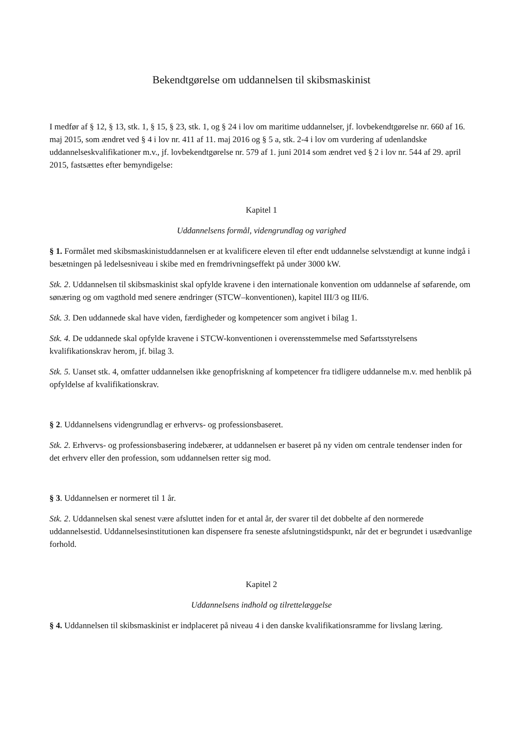Bekendtgørelse om uddannelsen til skibsmaskinist
I medfør af § 12, § 13, stk. 1, § 15, § 23, stk. 1, og § 24 i lov om maritime uddannelser, jf. lovbekendtgørelse nr. 660 af 16. maj 2015, som ændret ved § 4 i lov nr. 411 af 11. maj 2016 og § 5 a, stk. 2-4 i lov om vurdering af udenlandske uddannelseskvalifikationer m.v., jf. lovbekendtgørelse nr. 579 af 1. juni 2014 som ændret ved § 2 i lov nr. 544 af 29. april 2015, fastsættes efter bemyndigelse:
Kapitel 1
Uddannelsens formål, videngrundlag og varighed
§ 1. Formålet med skibsmaskinistuddannelsen er at kvalificere eleven til efter endt uddannelse selvstændigt at kunne indgå i besætningen på ledelsesniveau i skibe med en fremdrivningseffekt på under 3000 kW.
Stk. 2. Uddannelsen til skibsmaskinist skal opfylde kravene i den internationale konvention om uddannelse af søfarende, om sønæring og om vagthold med senere ændringer (STCW–konventionen), kapitel III/3 og III/6.
Stk. 3. Den uddannede skal have viden, færdigheder og kompetencer som angivet i bilag 1.
Stk. 4. De uddannede skal opfylde kravene i STCW-konventionen i overensstemmelse med Søfartsstyrelsens kvalifikationskrav herom, jf. bilag 3.
Stk. 5. Uanset stk. 4, omfatter uddannelsen ikke genopfriskning af kompetencer fra tidligere uddannelse m.v. med henblik på opfyldelse af kvalifikationskrav.
§ 2. Uddannelsens videngrundlag er erhvervs- og professionsbaseret.
Stk. 2. Erhvervs- og professionsbasering indebærer, at uddannelsen er baseret på ny viden om centrale tendenser inden for det erhverv eller den profession, som uddannelsen retter sig mod.
§ 3. Uddannelsen er normeret til 1 år.
Stk. 2. Uddannelsen skal senest være afsluttet inden for et antal år, der svarer til det dobbelte af den normerede uddannelsestid. Uddannelsesinstitutionen kan dispensere fra seneste afslutningstidspunkt, når det er begrundet i usædvanlige forhold.
Kapitel 2
Uddannelsens indhold og tilrettelæggelse
§ 4. Uddannelsen til skibsmaskinist er indplaceret på niveau 4 i den danske kvalifikationsramme for livslang læring.